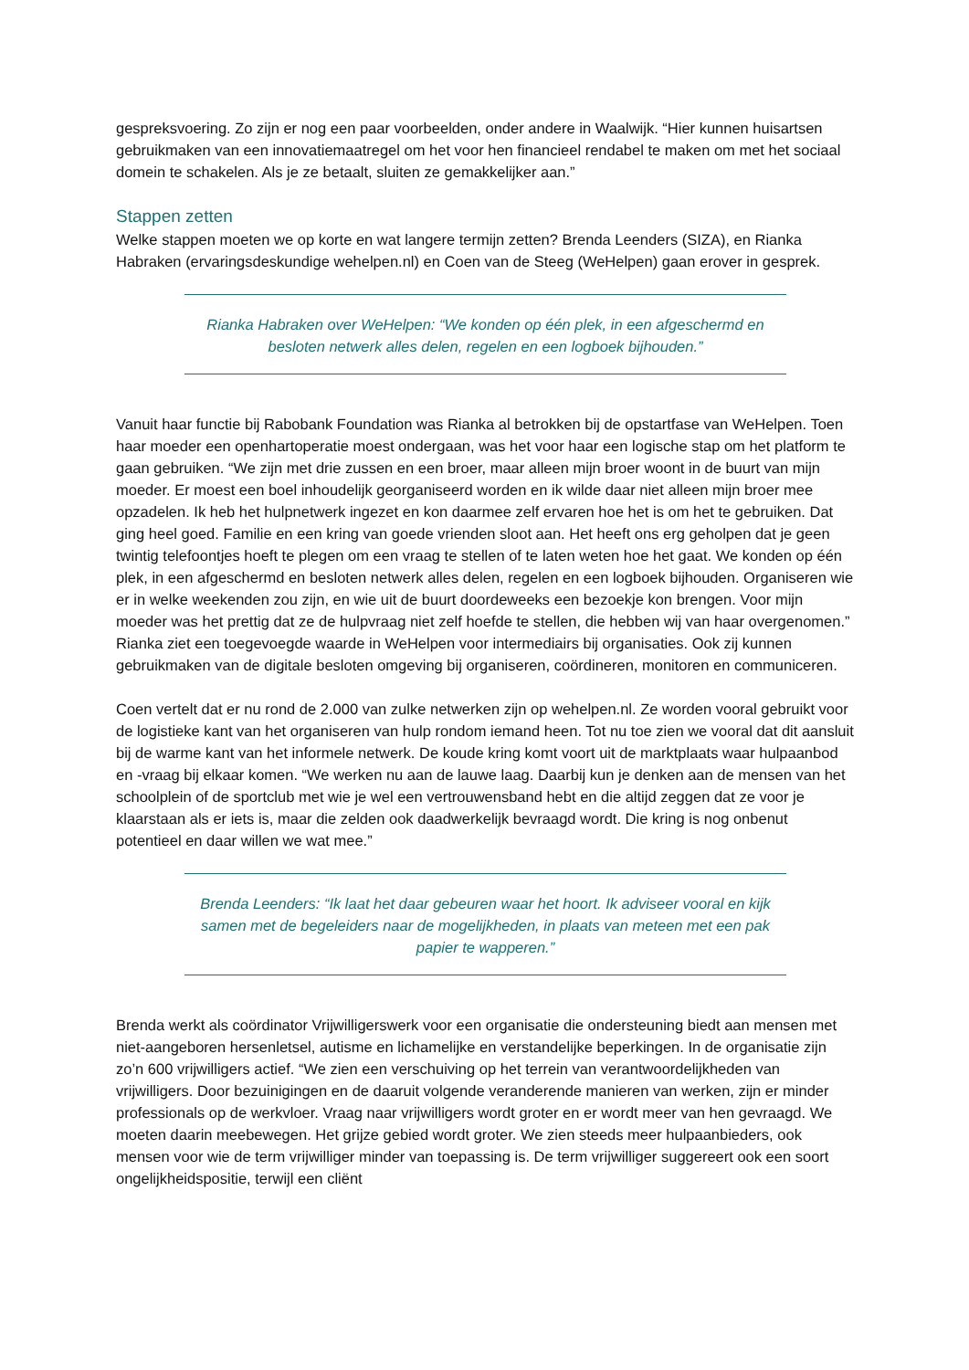gespreksvoering. Zo zijn er nog een paar voorbeelden, onder andere in Waalwijk. “Hier kunnen huisartsen gebruikmaken van een innovatiemaatregel om het voor hen financieel rendabel te maken om met het sociaal domein te schakelen. Als je ze betaalt, sluiten ze gemakkelijker aan.”
Stappen zetten
Welke stappen moeten we op korte en wat langere termijn zetten? Brenda Leenders (SIZA), en Rianka Habraken (ervaringsdeskundige wehelpen.nl) en Coen van de Steeg (WeHelpen) gaan erover in gesprek.
Rianka Habraken over WeHelpen: “We konden op één plek, in een afgeschermd en besloten netwerk alles delen, regelen en een logboek bijhouden.”
Vanuit haar functie bij Rabobank Foundation was Rianka al betrokken bij de opstartfase van WeHelpen. Toen haar moeder een openhartoperatie moest ondergaan, was het voor haar een logische stap om het platform te gaan gebruiken. “We zijn met drie zussen en een broer, maar alleen mijn broer woont in de buurt van mijn moeder. Er moest een boel inhoudelijk georganiseerd worden en ik wilde daar niet alleen mijn broer mee opzadelen. Ik heb het hulpnetwerk ingezet en kon daarmee zelf ervaren hoe het is om het te gebruiken. Dat ging heel goed. Familie en een kring van goede vrienden sloot aan. Het heeft ons erg geholpen dat je geen twintig telefoontjes hoeft te plegen om een vraag te stellen of te laten weten hoe het gaat. We konden op één plek, in een afgeschermd en besloten netwerk alles delen, regelen en een logboek bijhouden. Organiseren wie er in welke weekenden zou zijn, en wie uit de buurt doordeweeks een bezoekje kon brengen. Voor mijn moeder was het prettig dat ze de hulpvraag niet zelf hoefde te stellen, die hebben wij van haar overgenomen.” Rianka ziet een toegevoegde waarde in WeHelpen voor intermediairs bij organisaties. Ook zij kunnen gebruikmaken van de digitale besloten omgeving bij organiseren, coördineren, monitoren en communiceren.
Coen vertelt dat er nu rond de 2.000 van zulke netwerken zijn op wehelpen.nl. Ze worden vooral gebruikt voor de logistieke kant van het organiseren van hulp rondom iemand heen. Tot nu toe zien we vooral dat dit aansluit bij de warme kant van het informele netwerk. De koude kring komt voort uit de marktplaats waar hulpaanbod en -vraag bij elkaar komen. “We werken nu aan de lauwe laag. Daarbij kun je denken aan de mensen van het schoolplein of de sportclub met wie je wel een vertrouwensband hebt en die altijd zeggen dat ze voor je klaarstaan als er iets is, maar die zelden ook daadwerkelijk bevraagd wordt. Die kring is nog onbenut potentieel en daar willen we wat mee.”
Brenda Leenders: “Ik laat het daar gebeuren waar het hoort. Ik adviseer vooral en kijk samen met de begeleiders naar de mogelijkheden, in plaats van meteen met een pak papier te wapperen.”
Brenda werkt als coördinator Vrijwilligerswerk voor een organisatie die ondersteuning biedt aan mensen met niet-aangeboren hersenletsel, autisme en lichamelijke en verstandelijke beperkingen. In de organisatie zijn zo’n 600 vrijwilligers actief. “We zien een verschuiving op het terrein van verantwoordelijkheden van vrijwilligers. Door bezuinigingen en de daaruit volgende veranderende manieren van werken, zijn er minder professionals op de werkvloer. Vraag naar vrijwilligers wordt groter en er wordt meer van hen gevraagd. We moeten daarin meebewegen. Het grijze gebied wordt groter. We zien steeds meer hulpaanbieders, ook mensen voor wie de term vrijwilliger minder van toepassing is. De term vrijwilliger suggereert ook een soort ongelijkheidspositie, terwijl een cliënt